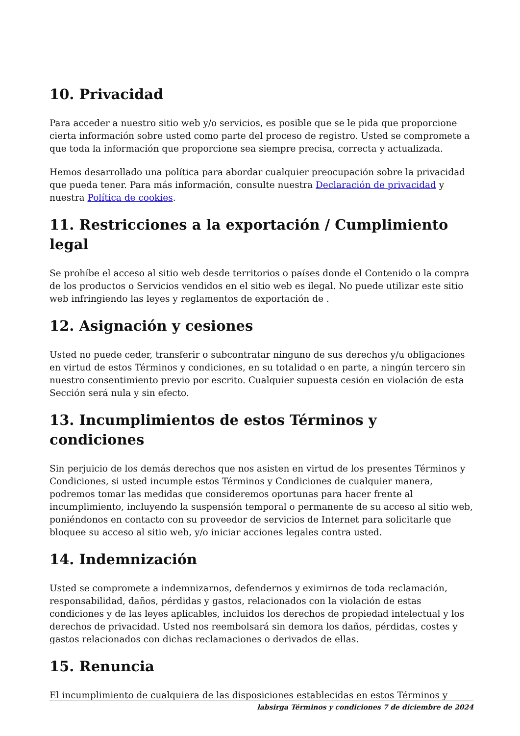10. Privacidad
Para acceder a nuestro sitio web y/o servicios, es posible que se le pida que proporcione cierta información sobre usted como parte del proceso de registro. Usted se compromete a que toda la información que proporcione sea siempre precisa, correcta y actualizada.
Hemos desarrollado una política para abordar cualquier preocupación sobre la privacidad que pueda tener. Para más información, consulte nuestra Declaración de privacidad y nuestra Política de cookies.
11. Restricciones a la exportación / Cumplimiento legal
Se prohíbe el acceso al sitio web desde territorios o países donde el Contenido o la compra de los productos o Servicios vendidos en el sitio web es ilegal. No puede utilizar este sitio web infringiendo las leyes y reglamentos de exportación de .
12. Asignación y cesiones
Usted no puede ceder, transferir o subcontratar ninguno de sus derechos y/u obligaciones en virtud de estos Términos y condiciones, en su totalidad o en parte, a ningún tercero sin nuestro consentimiento previo por escrito. Cualquier supuesta cesión en violación de esta Sección será nula y sin efecto.
13. Incumplimientos de estos Términos y condiciones
Sin perjuicio de los demás derechos que nos asisten en virtud de los presentes Términos y Condiciones, si usted incumple estos Términos y Condiciones de cualquier manera, podremos tomar las medidas que consideremos oportunas para hacer frente al incumplimiento, incluyendo la suspensión temporal o permanente de su acceso al sitio web, poniéndonos en contacto con su proveedor de servicios de Internet para solicitarle que bloquee su acceso al sitio web, y/o iniciar acciones legales contra usted.
14. Indemnización
Usted se compromete a indemnizarnos, defendernos y eximirnos de toda reclamación, responsabilidad, daños, pérdidas y gastos, relacionados con la violación de estas condiciones y de las leyes aplicables, incluidos los derechos de propiedad intelectual y los derechos de privacidad. Usted nos reembolsará sin demora los daños, pérdidas, costes y gastos relacionados con dichas reclamaciones o derivados de ellas.
15. Renuncia
El incumplimiento de cualquiera de las disposiciones establecidas en estos Términos y
labsirga Términos y condiciones 7 de diciembre de 2024